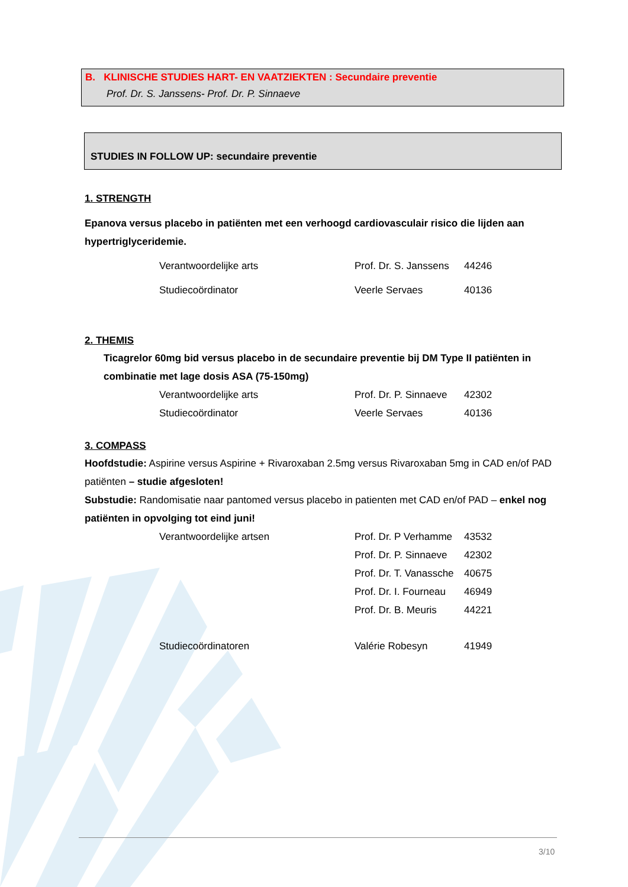B. KLINISCHE STUDIES HART- EN VAATZIEKTEN : Secundaire preventie
Prof. Dr. S. Janssens- Prof. Dr. P. Sinnaeve
STUDIES IN FOLLOW UP: secundaire preventie
1. STRENGTH
Epanova versus placebo in patiënten met een verhoogd cardiovasculair risico die lijden aan hypertriglyceridemie.
Verantwoordelijke arts Prof. Dr. S. Janssens 44246
Studiecoördinator Veerle Servaes 40136
2. THEMIS
Ticagrelor 60mg bid versus placebo in de secundaire preventie bij DM Type II patiënten in combinatie met lage dosis ASA (75-150mg)
Verantwoordelijke arts Prof. Dr. P. Sinnaeve 42302
Studiecoördinator Veerle Servaes 40136
3. COMPASS
Hoofdstudie: Aspirine versus Aspirine + Rivaroxaban 2.5mg versus Rivaroxaban 5mg in CAD en/of PAD patiënten – studie afgesloten!
Substudie: Randomisatie naar pantomed versus placebo in patienten met CAD en/of PAD – enkel nog patiënten in opvolging tot eind juni!
Verantwoordelijke artsen Prof. Dr. P Verhamme 43532
Prof. Dr. P. Sinnaeve 42302
Prof. Dr. T. Vanassche 40675
Prof. Dr. I. Fourneau 46949
Prof. Dr. B. Meuris 44221
Studiecoördinatoren Valérie Robesyn 41949
3/10